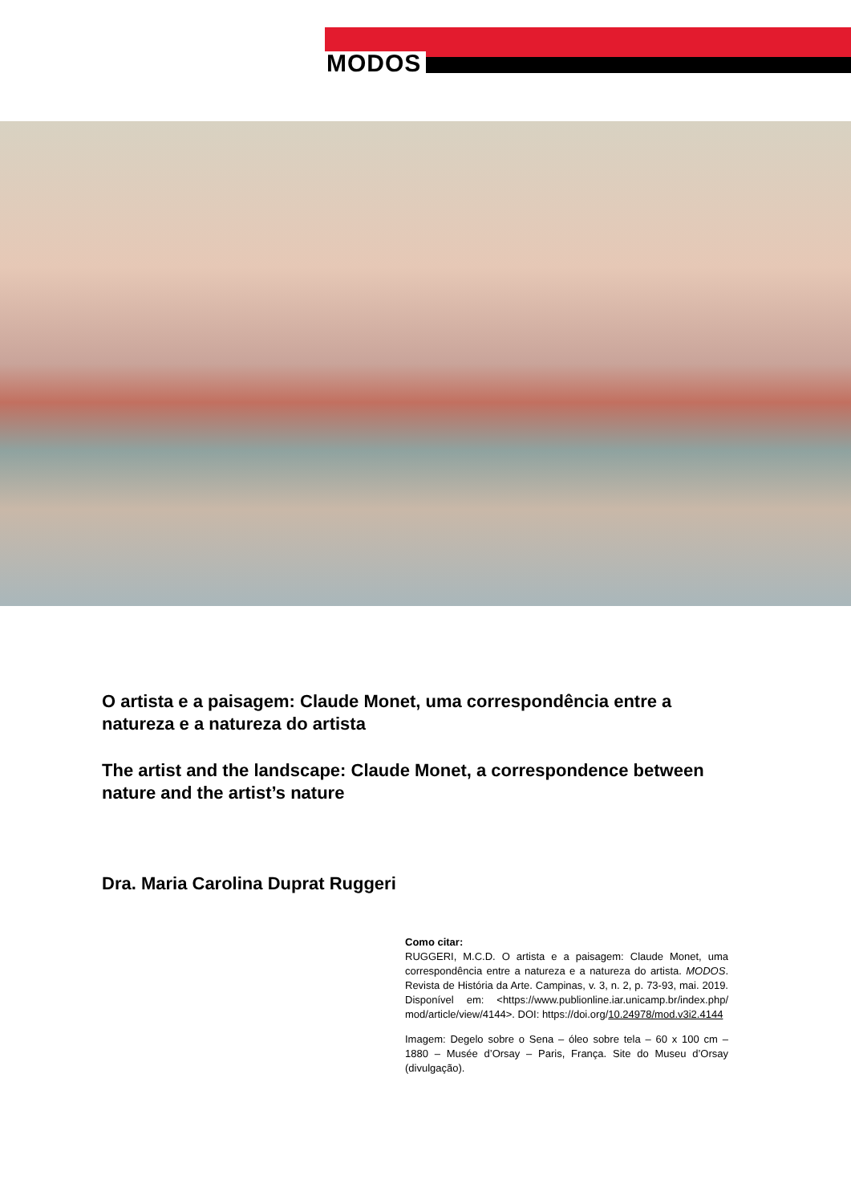MODOS
O artista e a paisagem: Claude Monet, uma correspondência entre a natureza e a natureza do artista
The artist and the landscape: Claude Monet, a correspondence between nature and the artist’s nature
Dra. Maria Carolina Duprat Ruggeri
Como citar:
RUGGERI, M.C.D. O artista e a paisagem: Claude Monet, uma correspondência entre a natureza e a natureza do artista. MODOS. Revista de História da Arte. Campinas, v. 3, n. 2, p. 73-93, mai. 2019. Disponível em: <https://www.publionline.iar.unicamp.br/index.php/ mod/article/view/4144>. DOI: https://doi.org/10.24978/mod.v3i2.4144
Imagem: Degelo sobre o Sena – óleo sobre tela – 60 x 100 cm – 1880 – Musée d’Orsay – Paris, França. Site do Museu d’Orsay (divulgação).